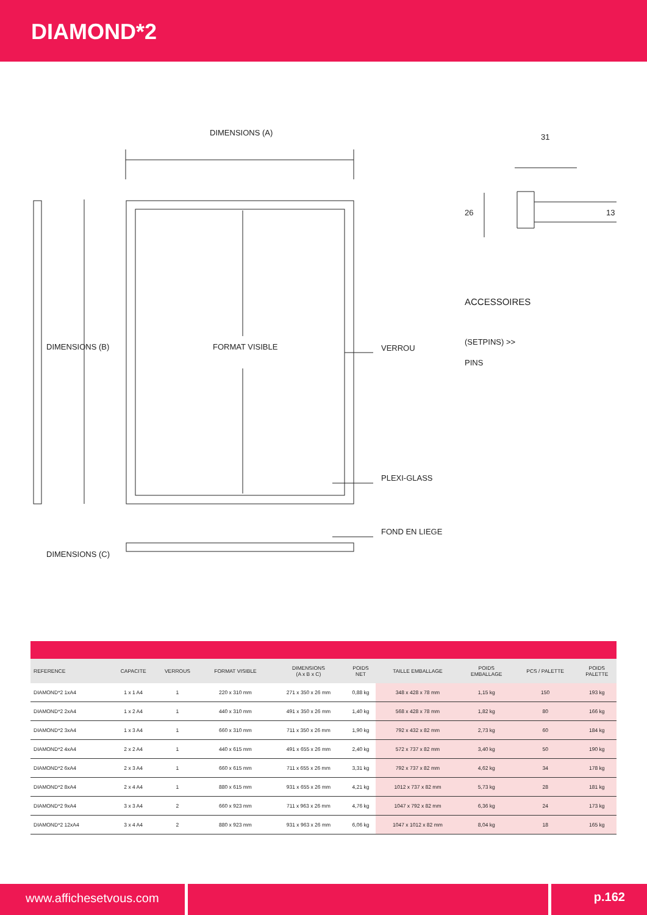DIAMOND*2
DIMENSIONS (A) 31
DIMENSIONS (B) FORMAT VISIBLE VERROU
PLEXI-GLASS
FOND EN LIEGE
DIMENSIONS (C)
26 13
ACCESSOIRES
(SETPINS) >>
PINS
| REFERENCE | CAPACITE | VERROUS | FORMAT VISIBLE | DIMENSIONS (A x B x C) | POIDS NET | TAILLE EMBALLAGE | POIDS EMBALLAGE | PCS / PALETTE | POIDS PALETTE |
| --- | --- | --- | --- | --- | --- | --- | --- | --- | --- |
| DIAMOND*2 1xA4 | 1 x 1 A4 | 1 | 220 x 310 mm | 271 x 350 x 26 mm | 0,88 kg | 348 x 428 x 78 mm | 1,15 kg | 150 | 193 kg |
| DIAMOND*2 2xA4 | 1 x 2 A4 | 1 | 440 x 310 mm | 491 x 350 x 26 mm | 1,40 kg | 568 x 428 x 78 mm | 1,82 kg | 80 | 166 kg |
| DIAMOND*2 3xA4 | 1 x 3 A4 | 1 | 660 x 310 mm | 711 x 350 x 26 mm | 1,90 kg | 792 x 432 x 82 mm | 2,73 kg | 60 | 184 kg |
| DIAMOND*2 4xA4 | 2 x 2 A4 | 1 | 440 x 615 mm | 491 x 655 x 26 mm | 2,40 kg | 572 x 737 x 82 mm | 3,40 kg | 50 | 190 kg |
| DIAMOND*2 6xA4 | 2 x 3 A4 | 1 | 660 x 615 mm | 711 x 655 x 26 mm | 3,31 kg | 792 x 737 x 82 mm | 4,62 kg | 34 | 178 kg |
| DIAMOND*2 8xA4 | 2 x 4 A4 | 1 | 880 x 615 mm | 931 x 655 x 26 mm | 4,21 kg | 1012 x 737 x 82 mm | 5,73 kg | 28 | 181 kg |
| DIAMOND*2 9xA4 | 3 x 3 A4 | 2 | 660 x 923 mm | 711 x 963 x 26 mm | 4,76 kg | 1047 x 792 x 82 mm | 6,36 kg | 24 | 173 kg |
| DIAMOND*2 12xA4 | 3 x 4 A4 | 2 | 880 x 923 mm | 931 x 963 x 26 mm | 6,06 kg | 1047 x 1012 x 82 mm | 8,04 kg | 18 | 165 kg |
www.affichesetvous.com p.162